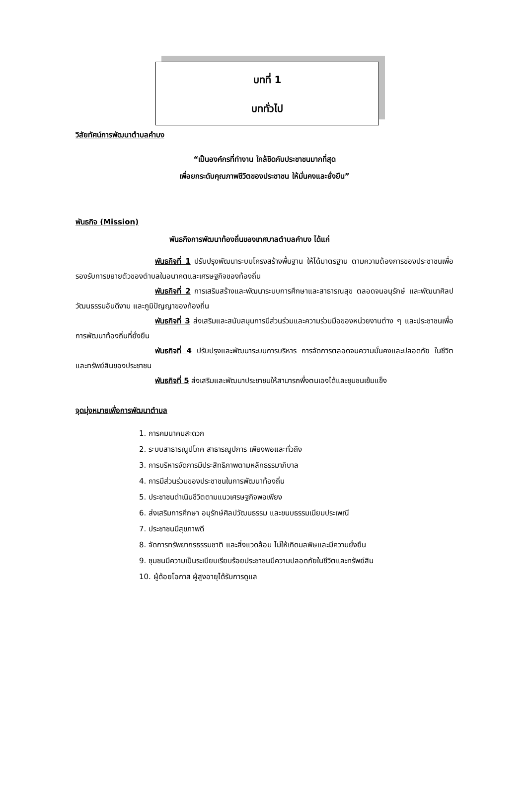บทที่ 1
บททั่วไป
วิสัยทัศน์การพัฒนาตำบลคำบง
“เป็นองค์กรที่ทำงาน ใกล้ชิดกับประชาชนมากที่สุด
เพื่อยกระดับคุณภาพชีวิตของประชาชน ให้มั่นคงและยั่งยืน”
พันธกิจ (Mission)
พันธกิจการพัฒนาท้องถิ่นของเทศบาลตำบลคำบง ได้แก่
พันธกิจที่ 1 ปรับปรุงพัฒนาระบบโครงสร้างพื้นฐาน ให้ได้มาตรฐาน ตามความต้องการของประชาชนเพื่อรองรับการขยายตัวของตำบลในอนาคตและเศรษฐกิจของท้องถิ่น
พันธกิจที่ 2 การเสริมสร้างและพัฒนาระบบการศึกษาและสาธารณสุข ตลอดจนอนุรักษ์ และพัฒนาศิลปวัฒนธรรมอันดีงาม และภูมิปัญญาของท้องถิ่น
พันธกิจที่ 3 ส่งเสริมและสนับสนุนการมีส่วนร่วมและความร่วมมือของหน่วยงานต่าง ๆ และประชาชนเพื่อการพัฒนาท้องถิ่นที่ยั่งยืน
พันธกิจที่ 4 ปรับปรุงและพัฒนาระบบการบริหาร การจัดการตลอดจนความมั่นคงและปลอดภัย ในชีวิตและทรัพย์สินของประชาชน
พันธกิจที่ 5 ส่งเสริมและพัฒนาประชาชนให้สามารถพึ่งตนเองได้และชุมชนเข้มแข็ง
จุดมุ่งหมายเพื่อการพัฒนาตำบล
1. การคมนาคมสะดวก
2. ระบบสาธารณูปโภค สาธารณูปการ เพียงพอและทั่วถึง
3. การบริหารจัดการมีประสิทธิภาพตามหลักธรรมาภิบาล
4. การมีส่วนร่วมของประชาชนในการพัฒนาท้องถิ่น
5. ประชาชนดำเนินชีวิตตามแนวเศรษฐกิจพอเพียง
6. ส่งเสริมการศึกษา อนุรักษ์ศิลปวัฒนธรรม และขนบธรรมเนียมประเพณี
7. ประชาชนมีสุขภาพดี
8. จัดการทรัพยากรธรรมชาติ และสิ่งแวดล้อม ไม่ให้เกิดมลพิษและมีความยั่งยืน
9. ชุมชนมีความเป็นระเบียบเรียบร้อยประชาชนมีความปลอดภัยในชีวิตและทรัพย์สิน
10. ผู้ด้อยโอกาส ผู้สูงอายุได้รับการดูแล